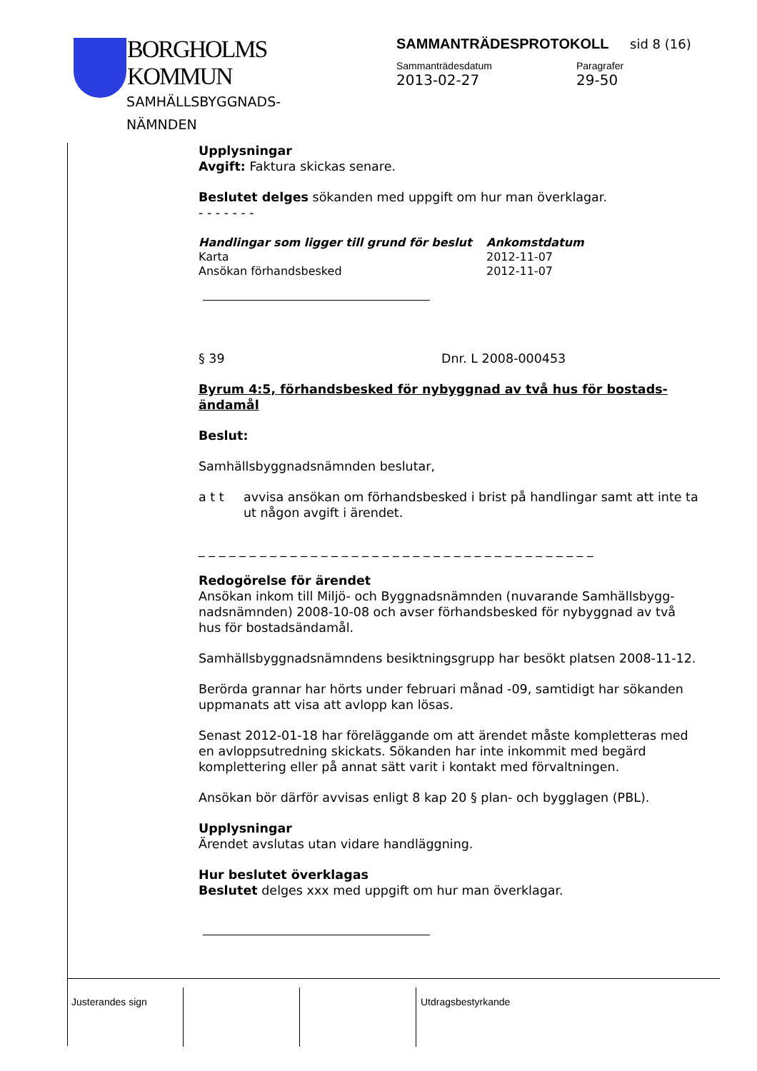BORGHOLMS
KOMMUN
SAMHÄLLSBYGGNADS-
NÄMNDEN
SAMMANTRÄDESPROTOKOLL sid 8 (16)
Sammanträdesdatum
2013-02-27
Paragrafer
29-50
Upplysningar
Avgift: Faktura skickas senare.
Beslutet delges sökanden med uppgift om hur man överklagar.
- - - - - - -
| Handlingar som ligger till grund för beslut | Ankomstdatum |
| --- | --- |
| Karta | 2012-11-07 |
| Ansökan förhandsbesked | 2012-11-07 |
§ 39 Dnr. L 2008-000453
Byrum 4:5, förhandsbesked för nybyggnad av två hus för bostads-ändamål
Beslut:
Samhällsbyggnadsnämnden beslutar,
a t t avvisa ansökan om förhandsbesked i brist på handlingar samt att inte ta ut någon avgift i ärendet.
_ _ _ _ _ _ _ _ _ _ _ _ _ _ _ _ _ _ _ _ _ _ _ _ _ _ _ _ _ _ _ _ _ _ _ _ _ _ _
Redogörelse för ärendet
Ansökan inkom till Miljö- och Byggnadsnämnden (nuvarande Samhällsbygg-nadsnämnden) 2008-10-08 och avser förhandsbesked för nybyggnad av två hus för bostadsändamål.
Samhällsbyggnadsnämndens besiktningsgrupp har besökt platsen 2008-11-12.
Berörda grannar har hörts under februari månad -09, samtidigt har sökanden uppmanats att visa att avlopp kan lösas.
Senast 2012-01-18 har föreläggande om att ärendet måste kompletteras med en avloppsutredning skickats. Sökanden har inte inkommit med begärd komplettering eller på annat sätt varit i kontakt med förvaltningen.
Ansökan bör därför avvisas enligt 8 kap 20 § plan- och bygglagen (PBL).
Upplysningar
Ärendet avslutas utan vidare handläggning.
Hur beslutet överklagas
Beslutet delges xxx med uppgift om hur man överklagar.
Justerandes sign Utdragsbestyrkande